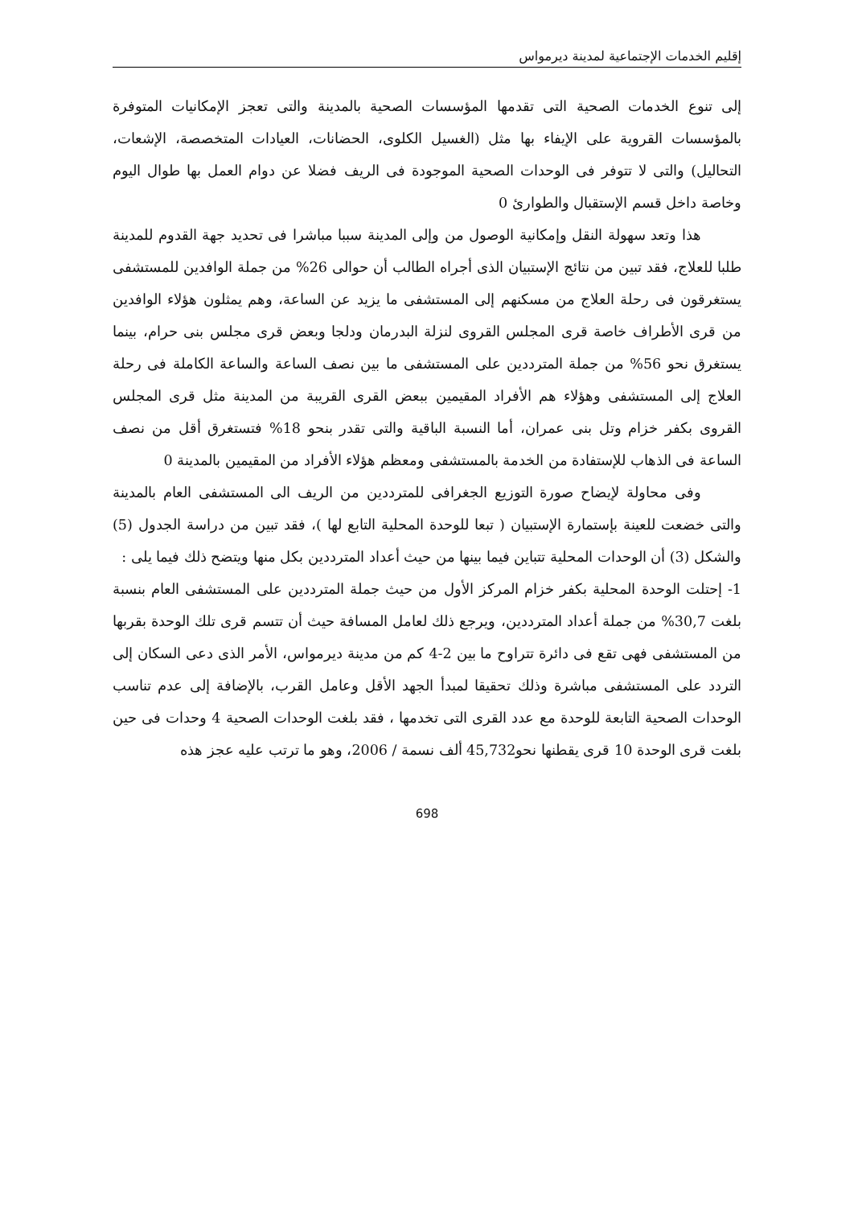إقليم الخدمات الإجتماعية لمدينة ديرمواس
إلى تنوع الخدمات الصحية التى تقدمها المؤسسات الصحية بالمدينة والتى تعجز الإمكانيات المتوفرة بالمؤسسات القروية على الإيفاء بها مثل (الغسيل الكلوى، الحضانات، العيادات المتخصصة، الإشعات، التحاليل) والتى لا تتوفر فى الوحدات الصحية الموجودة فى الريف فضلا عن دوام العمل بها طوال اليوم وخاصة داخل قسم الإستقبال والطوارئ 0
هذا وتعد سهولة النقل وإمكانية الوصول من وإلى المدينة سببا مباشرا فى تحديد جهة القدوم للمدينة طلبا للعلاج، فقد تبين من نتائج الإستبيان الذى أجراه الطالب أن حوالى 26% من جملة الوافدين للمستشفى يستغرقون فى رحلة العلاج من مسكنهم إلى المستشفى ما يزيد عن الساعة، وهم يمثلون هؤلاء الوافدين من قرى الأطراف خاصة قرى المجلس القروى لنزلة البدرمان ودلجا وبعض قرى مجلس بنى حرام، بينما يستغرق نحو 56% من جملة المترددين على المستشفى ما بين نصف الساعة والساعة الكاملة فى رحلة العلاج إلى المستشفى وهؤلاء هم الأفراد المقيمين ببعض القرى القريبة من المدينة مثل قرى المجلس القروى بكفر خزام وتل بنى عمران، أما النسبة الباقية والتى تقدر بنحو 18% فتستغرق أقل من نصف الساعة فى الذهاب للإستفادة من الخدمة بالمستشفى ومعظم هؤلاء الأفراد من المقيمين بالمدينة 0
وفى محاولة لإيضاح صورة التوزيع الجغرافى للمترددين من الريف الى المستشفى العام بالمدينة والتى خضعت للعينة بإستمارة الإستبيان ( تبعا للوحدة المحلية التابع لها )، فقد تبين من دراسة الجدول (5) والشكل (3) أن الوحدات المحلية تتباين فيما بينها من حيث أعداد المترددين بكل منها ويتضح ذلك فيما يلى :
1- إحتلت الوحدة المحلية بكفر خزام المركز الأول من حيث جملة المترددين على المستشفى العام بنسبة بلغت 30,7% من جملة أعداد المترددين، ويرجع ذلك لعامل المسافة حيث أن تتسم قرى تلك الوحدة بقربها من المستشفى فهى تقع فى دائرة تتراوح ما بين 2-4 كم من مدينة ديرمواس، الأمر الذى دعى السكان إلى التردد على المستشفى مباشرة وذلك تحقيقا لمبدأ الجهد الأقل وعامل القرب، بالإضافة إلى عدم تناسب الوحدات الصحية التابعة للوحدة مع عدد القرى التى تخدمها ، فقد بلغت الوحدات الصحية 4 وحدات فى حين بلغت قرى الوحدة 10 قرى يقطنها نحو45,732 ألف نسمة / 2006، وهو ما ترتب عليه عجز هذه
698